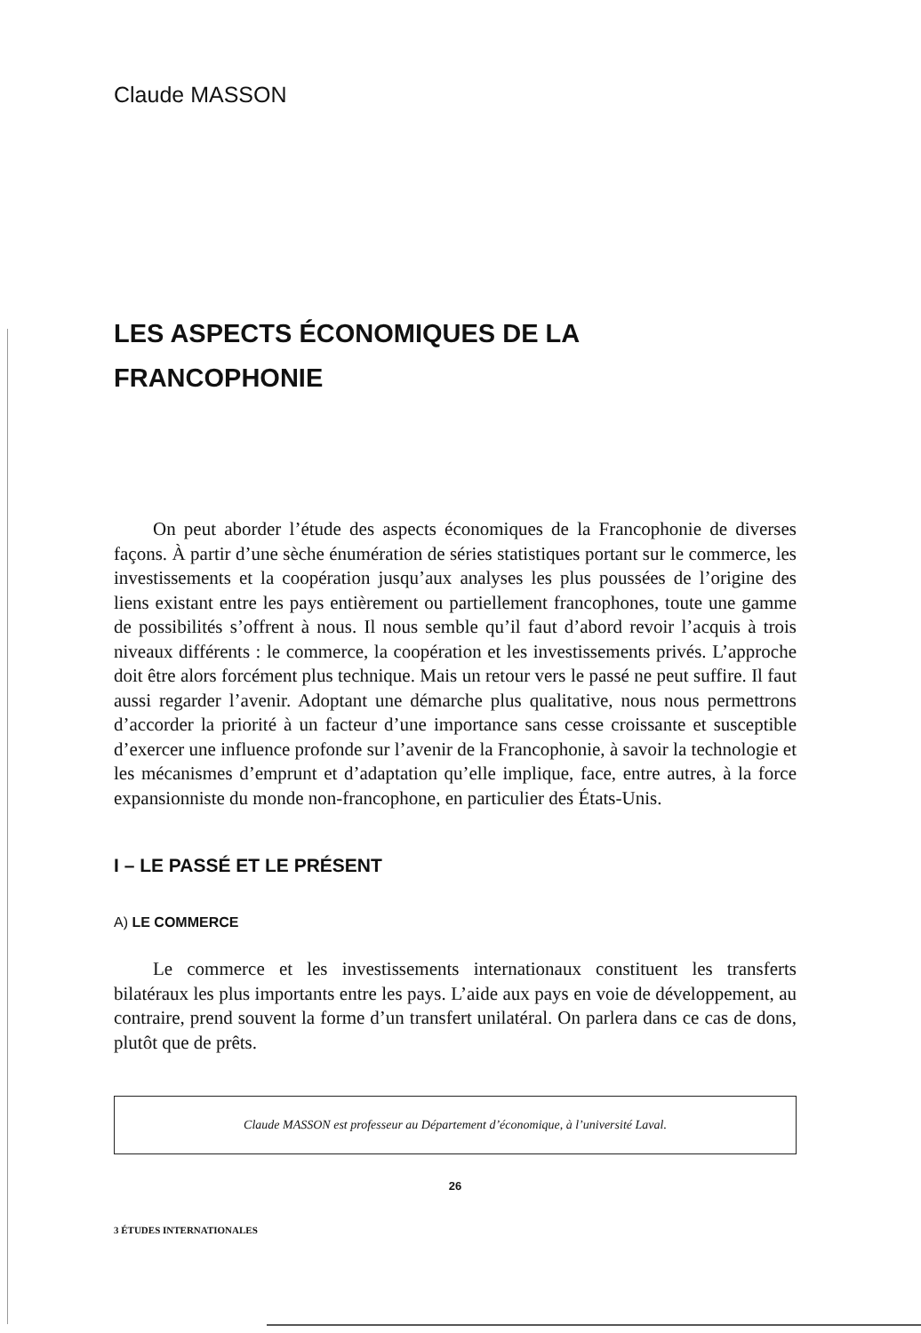Claude MASSON
LES ASPECTS ÉCONOMIQUES DE LA
FRANCOPHONIE
On peut aborder l’étude des aspects économiques de la Francophonie de diverses façons. À partir d’une sèche énumération de séries statistiques portant sur le commerce, les investissements et la coopération jusqu’aux analyses les plus poussées de l’origine des liens existant entre les pays entièrement ou partiellement francophones, toute une gamme de possibilités s’offrent à nous. Il nous semble qu’il faut d’abord revoir l’acquis à trois niveaux différents : le commerce, la coopération et les investissements privés. L’approche doit être alors forcément plus technique. Mais un retour vers le passé ne peut suffire. Il faut aussi regarder l’avenir. Adoptant une démarche plus qualitative, nous nous permettrons d’accorder la priorité à un facteur d’une importance sans cesse croissante et susceptible d’exercer une influence profonde sur l’avenir de la Francophonie, à savoir la technologie et les mécanismes d’emprunt et d’adaptation qu’elle implique, face, entre autres, à la force expansionniste du monde non-francophone, en particulier des États-Unis.
I – LE PASSÉ ET LE PRÉSENT
A) LE COMMERCE
Le commerce et les investissements internationaux constituent les transferts bilatéraux les plus importants entre les pays. L’aide aux pays en voie de développement, au contraire, prend souvent la forme d’un transfert unilatéral. On parlera dans ce cas de dons, plutôt que de prêts.
Claude MASSON est professeur au Département d’économique, à l’université Laval.
26
3 ÉTUDES INTERNATIONALES